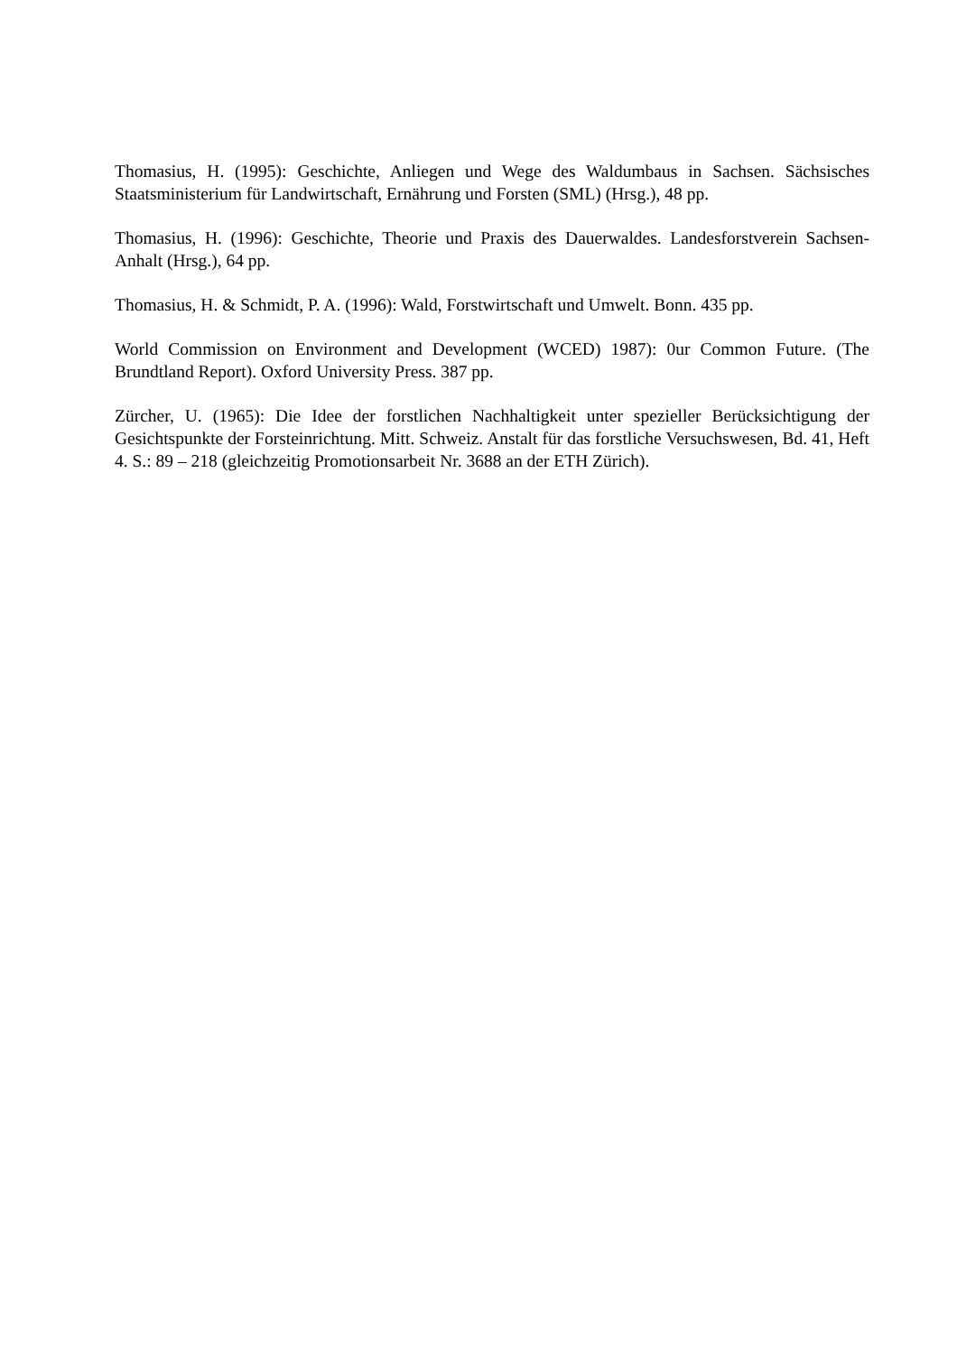Thomasius, H. (1995): Geschichte, Anliegen und Wege des Waldumbaus in Sachsen. Sächsisches Staatsministerium für Landwirtschaft, Ernährung und Forsten (SML) (Hrsg.), 48 pp.
Thomasius, H. (1996): Geschichte, Theorie und Praxis des Dauerwaldes. Landesforstverein Sachsen-Anhalt (Hrsg.), 64 pp.
Thomasius, H. & Schmidt, P. A. (1996): Wald, Forstwirtschaft und Umwelt. Bonn. 435 pp.
World Commission on Environment and Development (WCED) 1987): 0ur Common Future. (The Brundtland Report). Oxford University Press. 387 pp.
Zürcher, U. (1965): Die Idee der forstlichen Nachhaltigkeit unter spezieller Berücksichtigung der Gesichtspunkte der Forsteinrichtung. Mitt. Schweiz. Anstalt für das forstliche Versuchswesen, Bd. 41, Heft 4. S.: 89 – 218 (gleichzeitig Promotionsarbeit Nr. 3688 an der ETH Zürich).